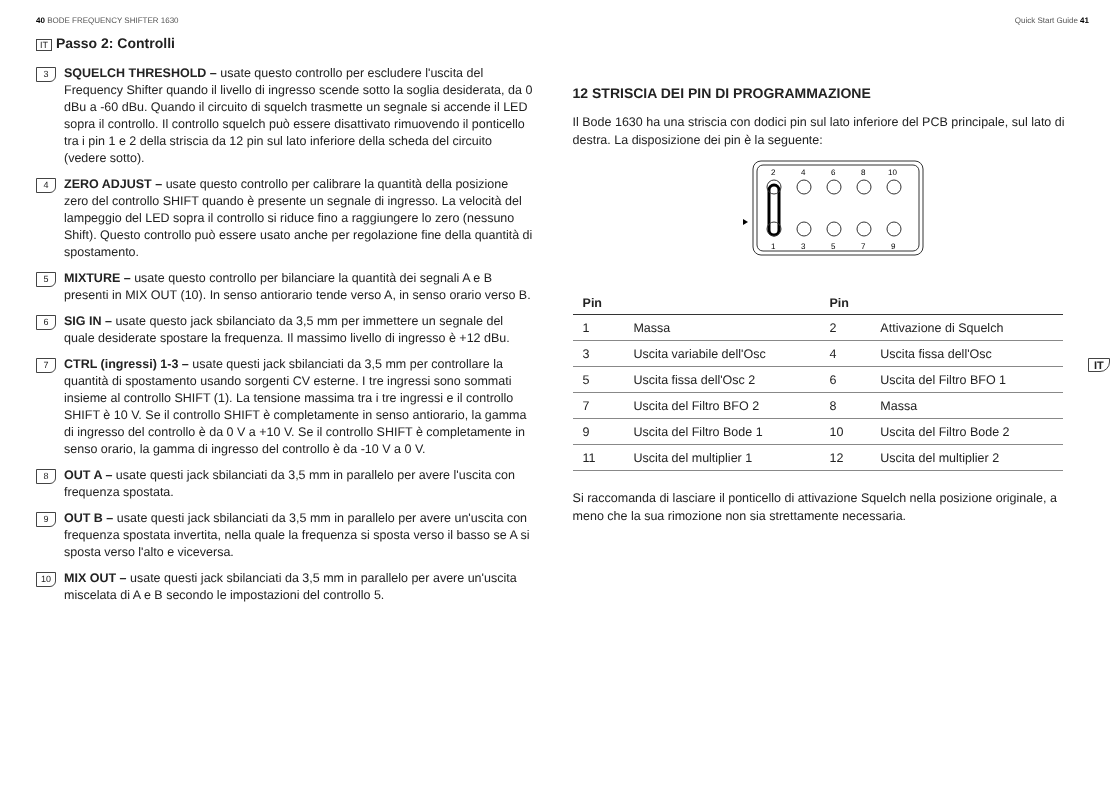40 BODE FREQUENCY SHIFTER 1630
IT Passo 2: Controlli
3
SQUELCH THRESHOLD – usate questo controllo per escludere l'uscita del Frequency Shifter quando il livello di ingresso scende sotto la soglia desiderata, da 0 dBu a -60 dBu. Quando il circuito di squelch trasmette un segnale si accende il LED sopra il controllo. Il controllo squelch può essere disattivato rimuovendo il ponticello tra i pin 1 e 2 della striscia da 12 pin sul lato inferiore della scheda del circuito (vedere sotto).
4
ZERO ADJUST – usate questo controllo per calibrare la quantità della posizione zero del controllo SHIFT quando è presente un segnale di ingresso. La velocità del lampeggio del LED sopra il controllo si riduce fino a raggiungere lo zero (nessuno Shift). Questo controllo può essere usato anche per regolazione fine della quantità di spostamento.
5
MIXTURE – usate questo controllo per bilanciare la quantità dei segnali A e B presenti in MIX OUT (10). In senso antiorario tende verso A, in senso orario verso B.
6
SIG IN – usate questo jack sbilanciato da 3,5 mm per immettere un segnale del quale desiderate spostare la frequenza. Il massimo livello di ingresso è +12 dBu.
7
CTRL (ingressi) 1-3 – usate questi jack sbilanciati da 3,5 mm per controllare la quantità di spostamento usando sorgenti CV esterne. I tre ingressi sono sommati insieme al controllo SHIFT (1). La tensione massima tra i tre ingressi e il controllo SHIFT è 10 V. Se il controllo SHIFT è completamente in senso antiorario, la gamma di ingresso del controllo è da 0 V a +10 V. Se il controllo SHIFT è completamente in senso orario, la gamma di ingresso del controllo è da -10 V a 0 V.
8
OUT A – usate questi jack sbilanciati da 3,5 mm in parallelo per avere l'uscita con frequenza spostata.
9
OUT B – usate questi jack sbilanciati da 3,5 mm in parallelo per avere un'uscita con frequenza spostata invertita, nella quale la frequenza si sposta verso il basso se A si sposta verso l'alto e viceversa.
10
MIX OUT – usate questi jack sbilanciati da 3,5 mm in parallelo per avere un'uscita miscelata di A e B secondo le impostazioni del controllo 5.
Quick Start Guide 41
12 STRISCIA DEI PIN DI PROGRAMMAZIONE
Il Bode 1630 ha una striscia con dodici pin sul lato inferiore del PCB principale, sul lato di destra. La disposizione dei pin è la seguente:
2
4
6
8
10
1
3
5
7
9
| Pin | | Pin | |
| --- | --- | --- | --- |
| 1 | Massa | 2 | Attivazione di Squelch |
| 3 | Uscita variabile dell'Osc | 4 | Uscita fissa dell'Osc |
| 5 | Uscita fissa dell'Osc 2 | 6 | Uscita del Filtro BFO 1 |
| 7 | Uscita del Filtro BFO 2 | 8 | Massa |
| 9 | Uscita del Filtro Bode 1 | 10 | Uscita del Filtro Bode 2 |
| 11 | Uscita del multiplier 1 | 12 | Uscita del multiplier 2 |
Si raccomanda di lasciare il ponticello di attivazione Squelch nella posizione originale, a meno che la sua rimozione non sia strettamente necessaria.
IT